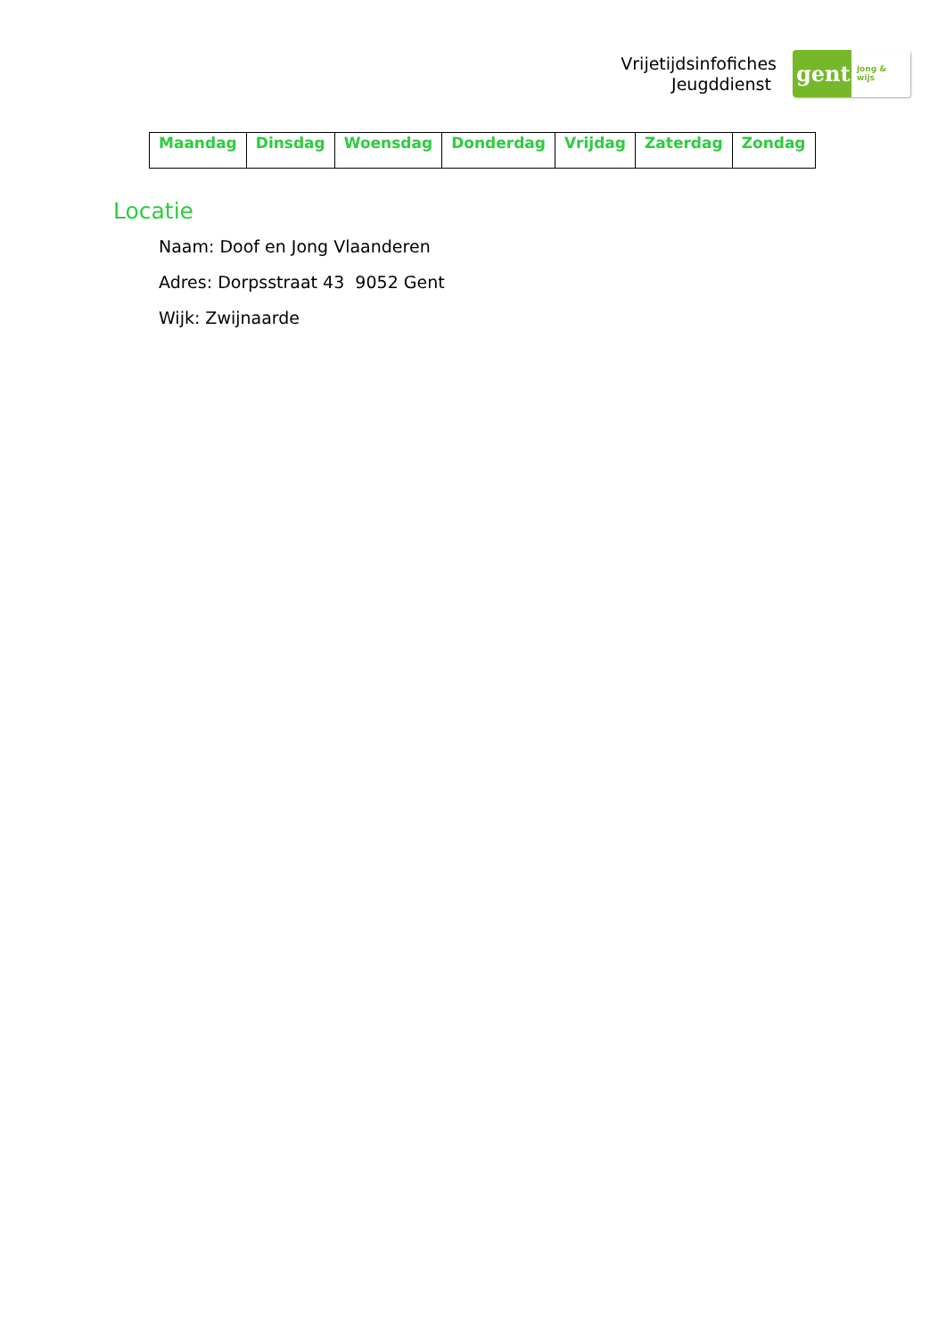Vrijetijdsinfofiches
Jeugddienst
gent:
jong & wijs
| Maandag | Dinsdag | Woensdag | Donderdag | Vrijdag | Zaterdag | Zondag |
| --- | --- | --- | --- | --- | --- | --- |
Locatie
Naam: Doof en Jong Vlaanderen
Adres: Dorpsstraat 43 9052 Gent
Wijk: Zwijnaarde